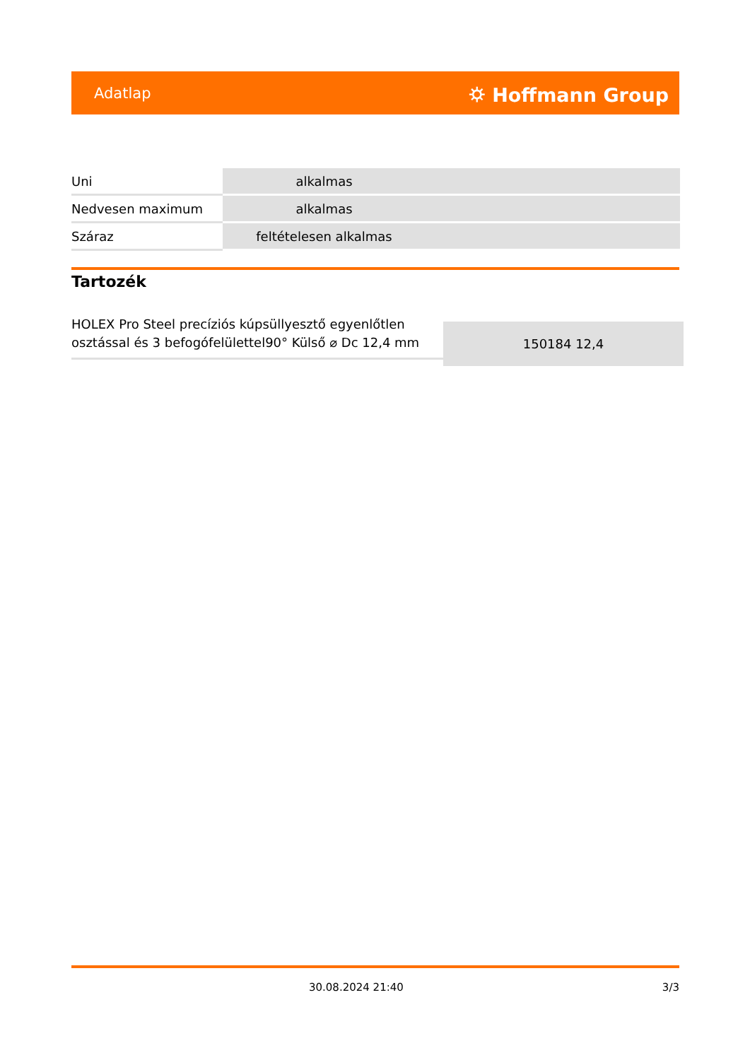Adatlap ⛭ Hoffmann Group
| Uni | alkalmas |
| Nedvesen maximum | alkalmas |
| Száraz | feltételesen alkalmas |
Tartozék
| HOLEX Pro Steel precíziós kúpsüllyesztő egyenlőtlen osztással és 3 befogófelülettel90° Külső ⌀ Dc 12,4 mm | 150184 12,4 |
30.08.2024 21:40 3/3